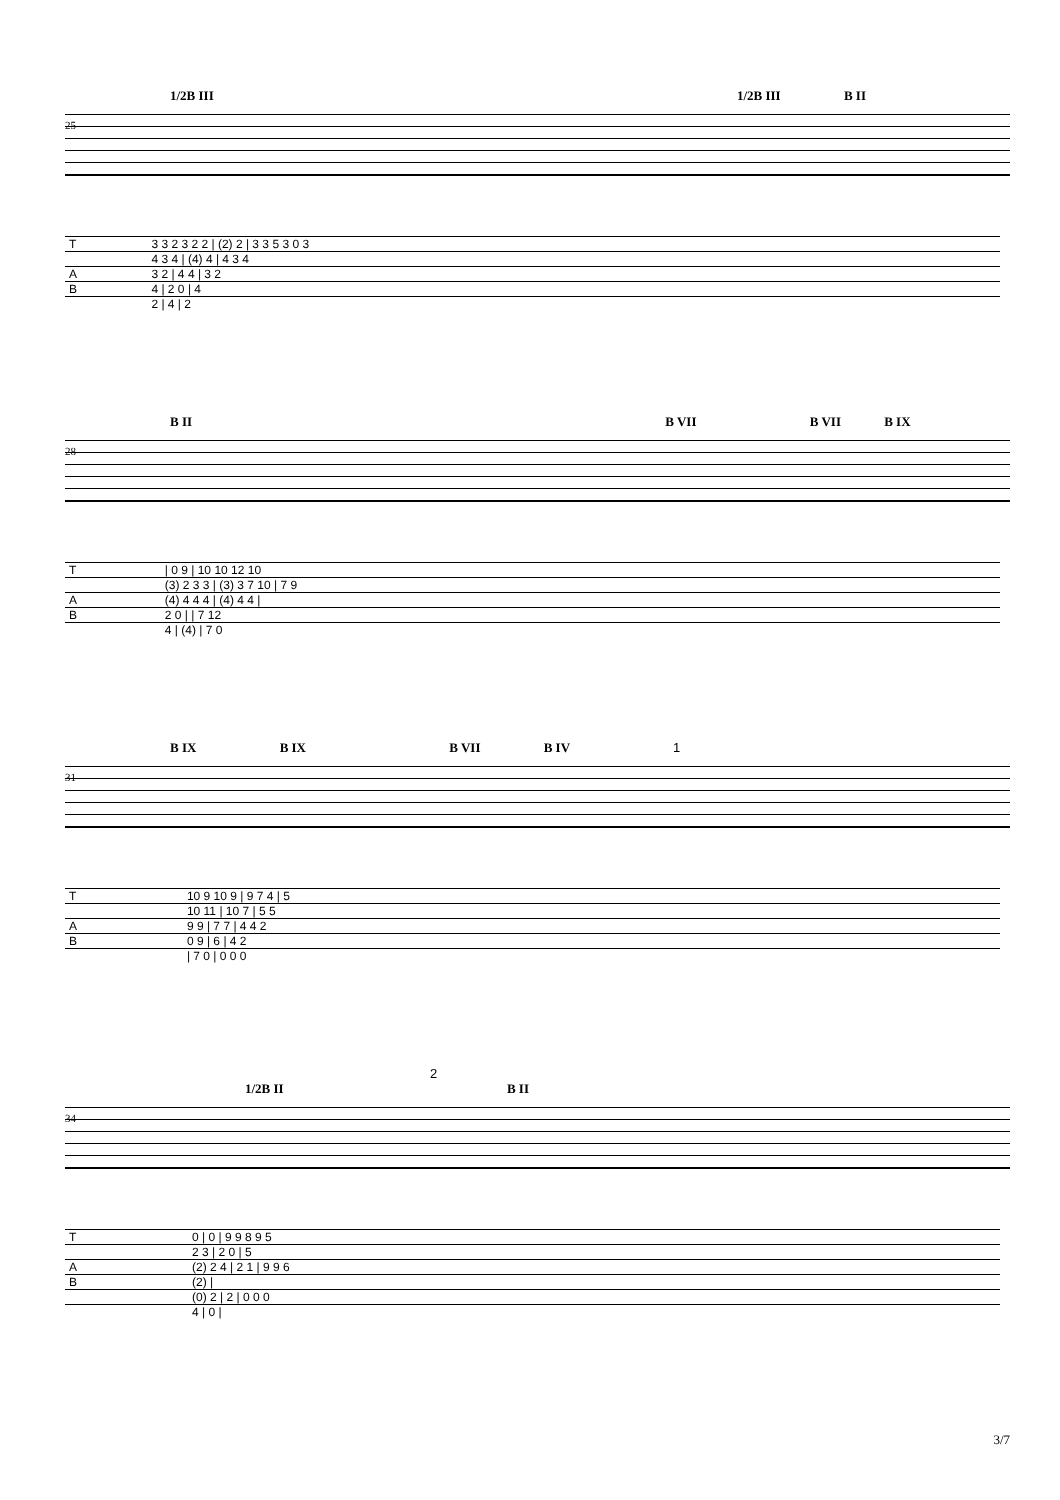1/2B III 1/2B III B II
25
| T | 3 3 2 3 2 2 / (2) 2 / 3 3 5 3 0 3 |
| | 4 3 4 / (4) 4 / 4 3 4 |
| A | 3 2 / 4 4 / 3 2 |
| B | 4 / 2 0 / 4 |
| | 2 / 4 / 2 |
B II B VII B VII B IX
28
| T | / 0 9 / 10 10 12 10 |
| | (3) 2 3 3 / (3) 3 7 10 / 7 9 |
| A | (4) 4 4 4 / (4) 4 4 / |
| B | 2 0 / / 7 12 |
| | 4 / (4) / 7 0 |
B IX B IX B VII B IV 1
31
| T | 10 9 10 9 / 9 7 4 / 5 |
| | 10 11 / 10 7 / 5 5 |
| A | 9 9 / 7 7 / 4 4 2 |
| B | 0 9 / 6 / 4 2 |
| | / 7 0 / 0 0 0 |
2
1/2B II B II
34
| T | 0 / 0 / 9 9 8 9 5 |
| | 2 3 / 2 0 / 5 |
| A | (2) 2 4 / 2 1 / 9 9 6 |
| B | (2) / |
| | (0) 2 / 2 / 0 0 0 |
| | 4 / 0 / |
3/7